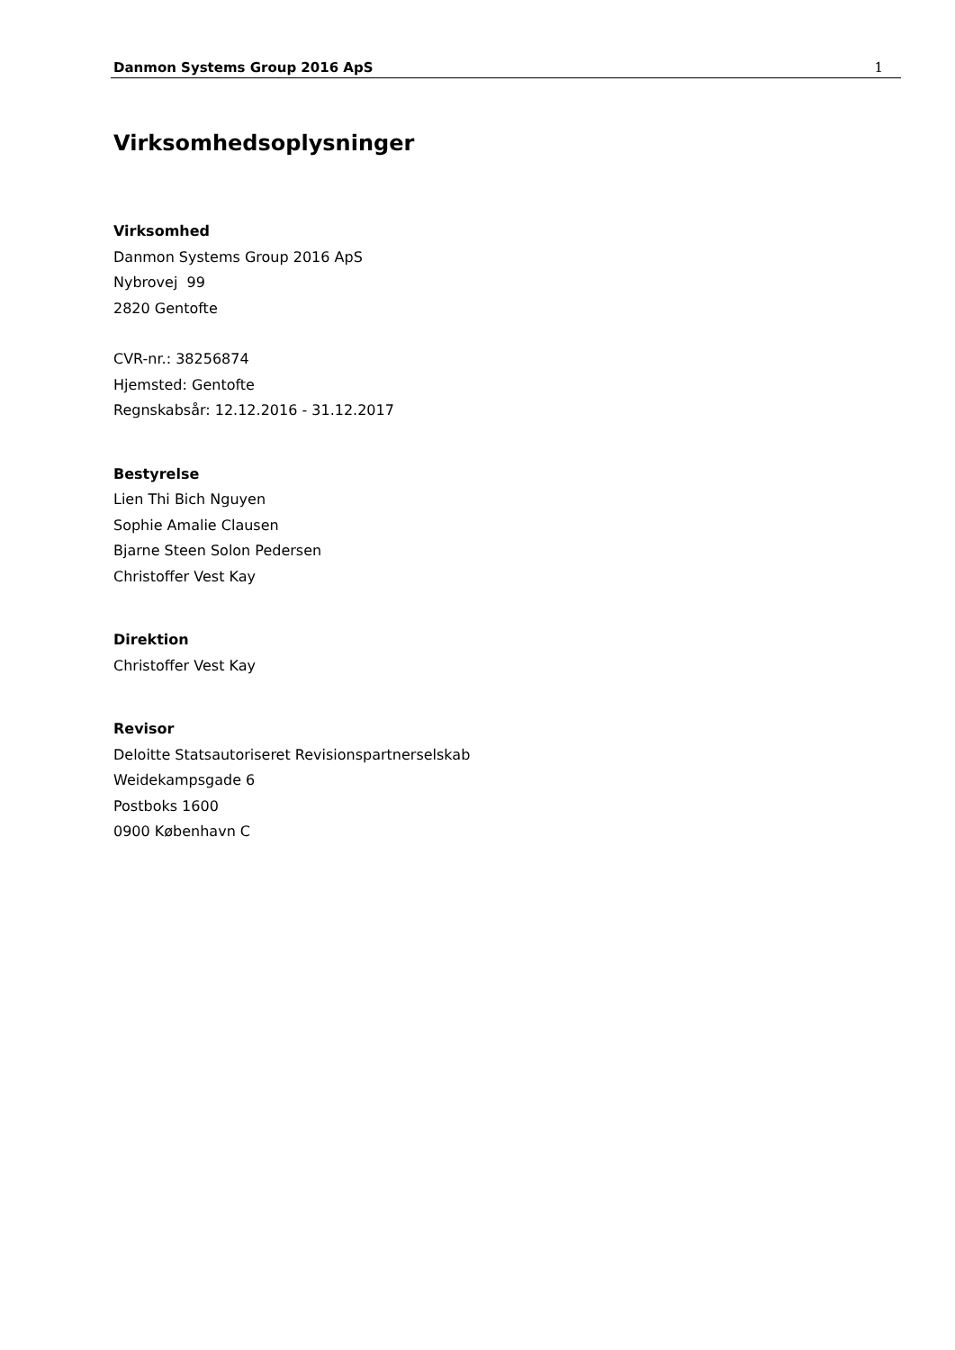Danmon Systems Group 2016 ApS 1
Virksomhedsoplysninger
Virksomhed
Danmon Systems Group 2016 ApS
Nybrovej 99
2820 Gentofte
CVR-nr.: 38256874
Hjemsted: Gentofte
Regnskabsår: 12.12.2016 - 31.12.2017
Bestyrelse
Lien Thi Bich Nguyen
Sophie Amalie Clausen
Bjarne Steen Solon Pedersen
Christoffer Vest Kay
Direktion
Christoffer Vest Kay
Revisor
Deloitte Statsautoriseret Revisionspartnerselskab
Weidekampsgade 6
Postboks 1600
0900 København C